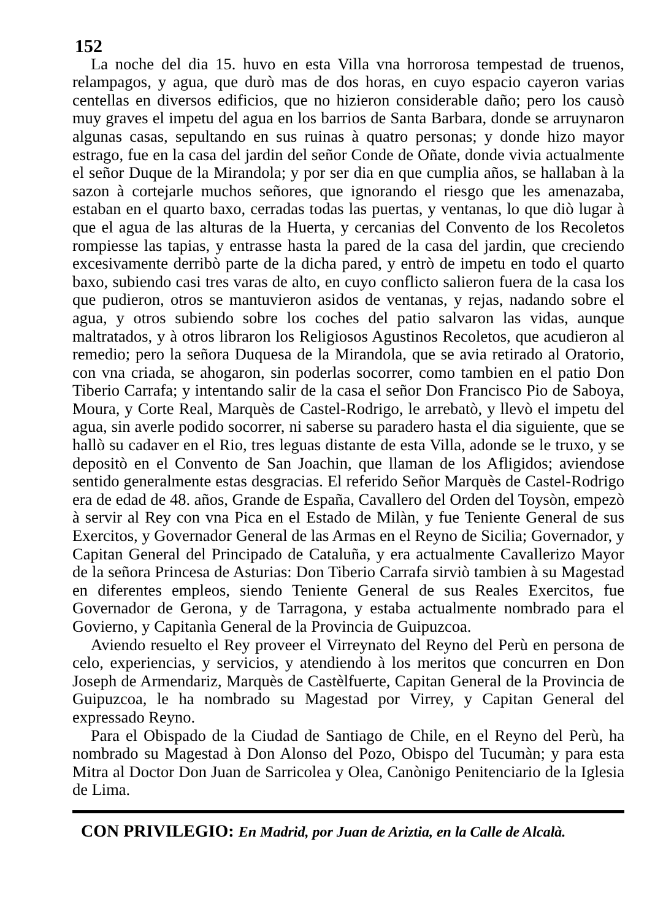152
La noche del dia 15. huvo en esta Villa vna horrorosa tempestad de truenos, relampagos, y agua, que durò mas de dos horas, en cuyo espacio cayeron varias centellas en diversos edificios, que no hizieron considerable daño; pero los causò muy graves el impetu del agua en los barrios de Santa Barbara, donde se arruynaron algunas casas, sepultando en sus ruinas à quatro personas; y donde hizo mayor estrago, fue en la casa del jardin del señor Conde de Oñate, donde vivia actualmente el señor Duque de la Mirandola; y por ser dia en que cumplia años, se hallaban à la sazon à cortejarle muchos señores, que ignorando el riesgo que les amenazaba, estaban en el quarto baxo, cerradas todas las puertas, y ventanas, lo que diò lugar à que el agua de las alturas de la Huerta, y cercanias del Convento de los Recoletos rompiesse las tapias, y entrasse hasta la pared de la casa del jardin, que creciendo excesivamente derribò parte de la dicha pared, y entrò de impetu en todo el quarto baxo, subiendo casi tres varas de alto, en cuyo conflicto salieron fuera de la casa los que pudieron, otros se mantuvieron asidos de ventanas, y rejas, nadando sobre el agua, y otros subiendo sobre los coches del patio salvaron las vidas, aunque maltratados, y à otros libraron los Religiosos Agustinos Recoletos, que acudieron al remedio; pero la señora Duquesa de la Mirandola, que se avia retirado al Oratorio, con vna criada, se ahogaron, sin poderlas socorrer, como tambien en el patio Don Tiberio Carrafa; y intentando salir de la casa el señor Don Francisco Pio de Saboya, Moura, y Corte Real, Marquès de Castel-Rodrigo, le arrebatò, y llevò el impetu del agua, sin averle podido socorrer, ni saberse su paradero hasta el dia siguiente, que se hallò su cadaver en el Rio, tres leguas distante de esta Villa, adonde se le truxo, y se depositò en el Convento de San Joachin, que llaman de los Afligidos; aviendose sentido generalmente estas desgracias. El referido Señor Marquès de Castel-Rodrigo era de edad de 48. años, Grande de España, Cavallero del Orden del Toysòn, empezò à servir al Rey con vna Pica en el Estado de Milàn, y fue Teniente General de sus Exercitos, y Governador General de las Armas en el Reyno de Sicilia; Governador, y Capitan General del Principado de Cataluña, y era actualmente Cavallerizo Mayor de la señora Princesa de Asturias: Don Tiberio Carrafa sirviò tambien à su Magestad en diferentes empleos, siendo Teniente General de sus Reales Exercitos, fue Governador de Gerona, y de Tarragona, y estaba actualmente nombrado para el Govierno, y Capitanìa General de la Provincia de Guipuzcoa.
Aviendo resuelto el Rey proveer el Virreynato del Reyno del Perù en persona de celo, experiencias, y servicios, y atendiendo à los meritos que concurren en Don Joseph de Armendariz, Marquès de Castèlfuerte, Capitan General de la Provincia de Guipuzcoa, le ha nombrado su Magestad por Virrey, y Capitan General del expressado Reyno.
Para el Obispado de la Ciudad de Santiago de Chile, en el Reyno del Perù, ha nombrado su Magestad à Don Alonso del Pozo, Obispo del Tucumàn; y para esta Mitra al Doctor Don Juan de Sarricolea y Olea, Canònigo Penitenciario de la Iglesia de Lima.
CON PRIVILEGIO: En Madrid, por Juan de Ariztia, en la Calle de Alcalà.